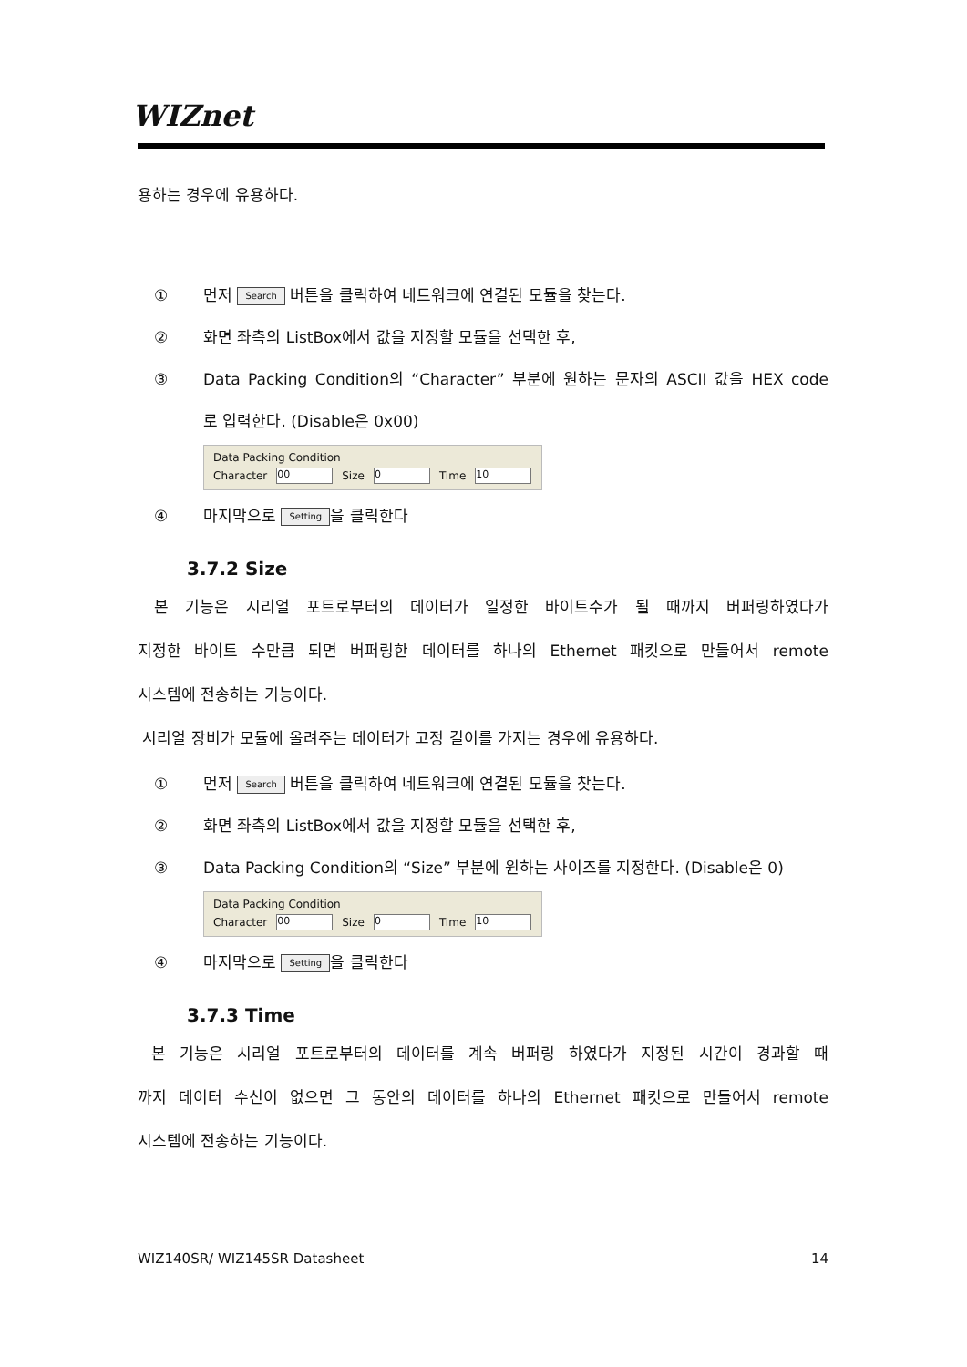WIZnet
용하는 경우에 유용하다.
① 먼저 Search 버튼을 클릭하여 네트워크에 연결된 모듈을 찾는다.
② 화면 좌측의 ListBox에서 값을 지정할 모듈을 선택한 후,
③ Data Packing Condition의 “Character” 부분에 원하는 문자의 ASCII 값을 HEX code
로 입력한다. (Disable은 0x00)
Data Packing Condition
Character 00 Size 0 Time 10
④ 마지막으로 Setting 을 클릭한다
3.7.2 Size
본 기능은 시리얼 포트로부터의 데이터가 일정한 바이트수가 될 때까지 버퍼링하였다가
지정한 바이트 수만큼 되면 버퍼링한 데이터를 하나의 Ethernet 패킷으로 만들어서 remote
시스템에 전송하는 기능이다.
시리얼 장비가 모듈에 올려주는 데이터가 고정 길이를 가지는 경우에 유용하다.
① 먼저 Search 버튼을 클릭하여 네트워크에 연결된 모듈을 찾는다.
② 화면 좌측의 ListBox에서 값을 지정할 모듈을 선택한 후,
③ Data Packing Condition의 “Size” 부분에 원하는 사이즈를 지정한다. (Disable은 0)
Data Packing Condition
Character 00 Size 0 Time 10
④ 마지막으로 Setting 을 클릭한다
3.7.3 Time
본 기능은 시리얼 포트로부터의 데이터를 계속 버퍼링 하였다가 지정된 시간이 경과할 때
까지 데이터 수신이 없으면 그 동안의 데이터를 하나의 Ethernet 패킷으로 만들어서 remote
시스템에 전송하는 기능이다.
WIZ140SR/ WIZ145SR Datasheet 14